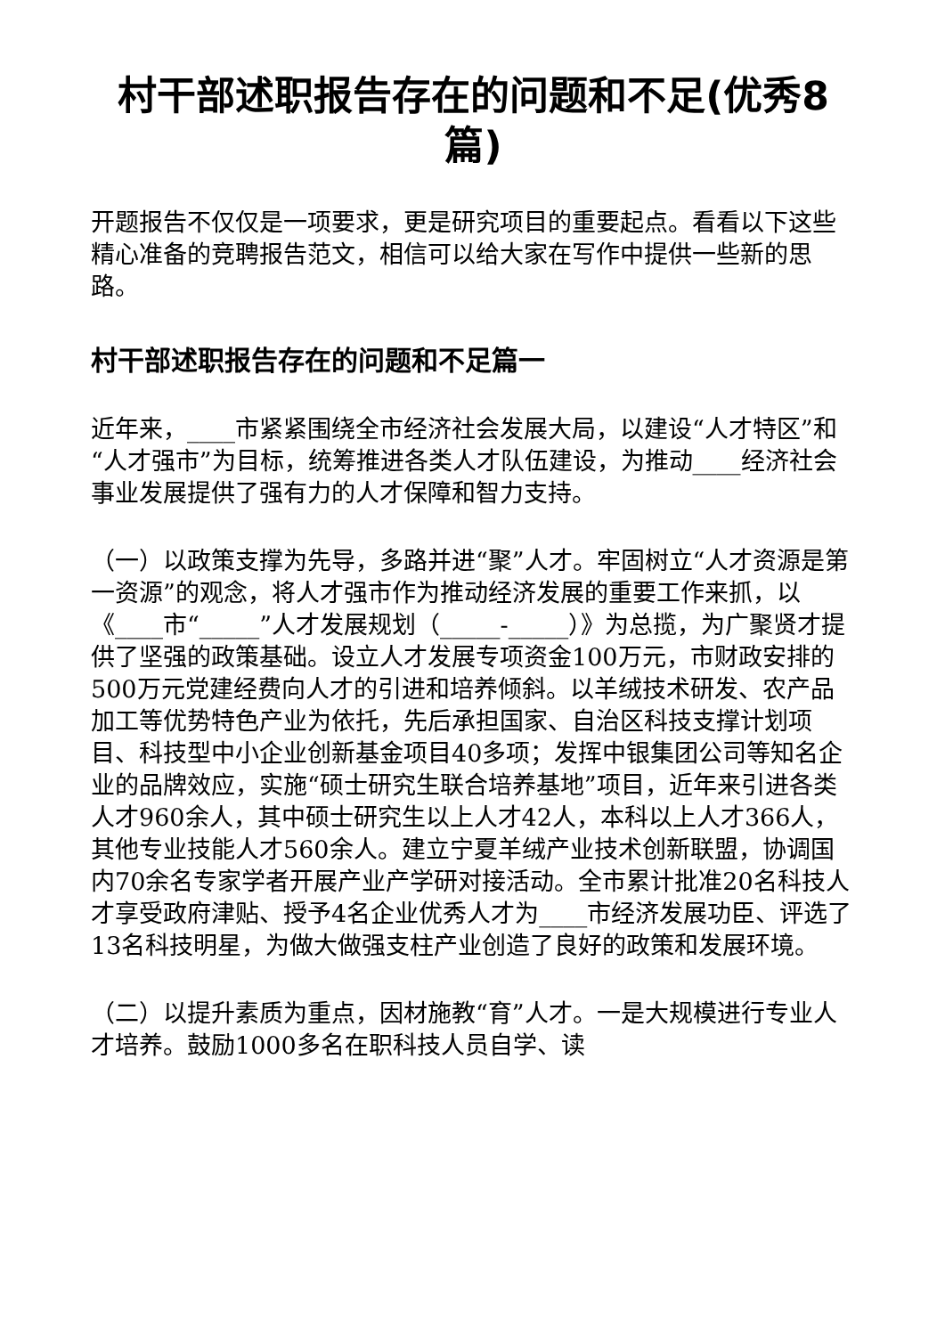村干部述职报告存在的问题和不足(优秀8篇)
开题报告不仅仅是一项要求，更是研究项目的重要起点。看看以下这些精心准备的竞聘报告范文，相信可以给大家在写作中提供一些新的思路。
村干部述职报告存在的问题和不足篇一
近年来，____市紧紧围绕全市经济社会发展大局，以建设“人才特区”和“人才强市”为目标，统筹推进各类人才队伍建设，为推动____经济社会事业发展提供了强有力的人才保障和智力支持。
（一）以政策支撑为先导，多路并进“聚”人才。牢固树立“人才资源是第一资源”的观念，将人才强市作为推动经济发展的重要工作来抓，以《____市“_____”人才发展规划（_____-_____）》为总揽，为广聚贤才提供了坚强的政策基础。设立人才发展专项资金100万元，市财政安排的500万元党建经费向人才的引进和培养倾斜。以羊绒技术研发、农产品加工等优势特色产业为依托，先后承担国家、自治区科技支撑计划项目、科技型中小企业创新基金项目40多项；发挥中银集团公司等知名企业的品牌效应，实施“硕士研究生联合培养基地”项目，近年来引进各类人才960余人，其中硕士研究生以上人才42人，本科以上人才366人，其他专业技能人才560余人。建立宁夏羊绒产业技术创新联盟，协调国内70余名专家学者开展产业产学研对接活动。全市累计批准20名科技人才享受政府津贴、授予4名企业优秀人才为____市经济发展功臣、评选了13名科技明星，为做大做强支柱产业创造了良好的政策和发展环境。
（二）以提升素质为重点，因材施教“育”人才。一是大规模进行专业人才培养。鼓励1000多名在职科技人员自学、读